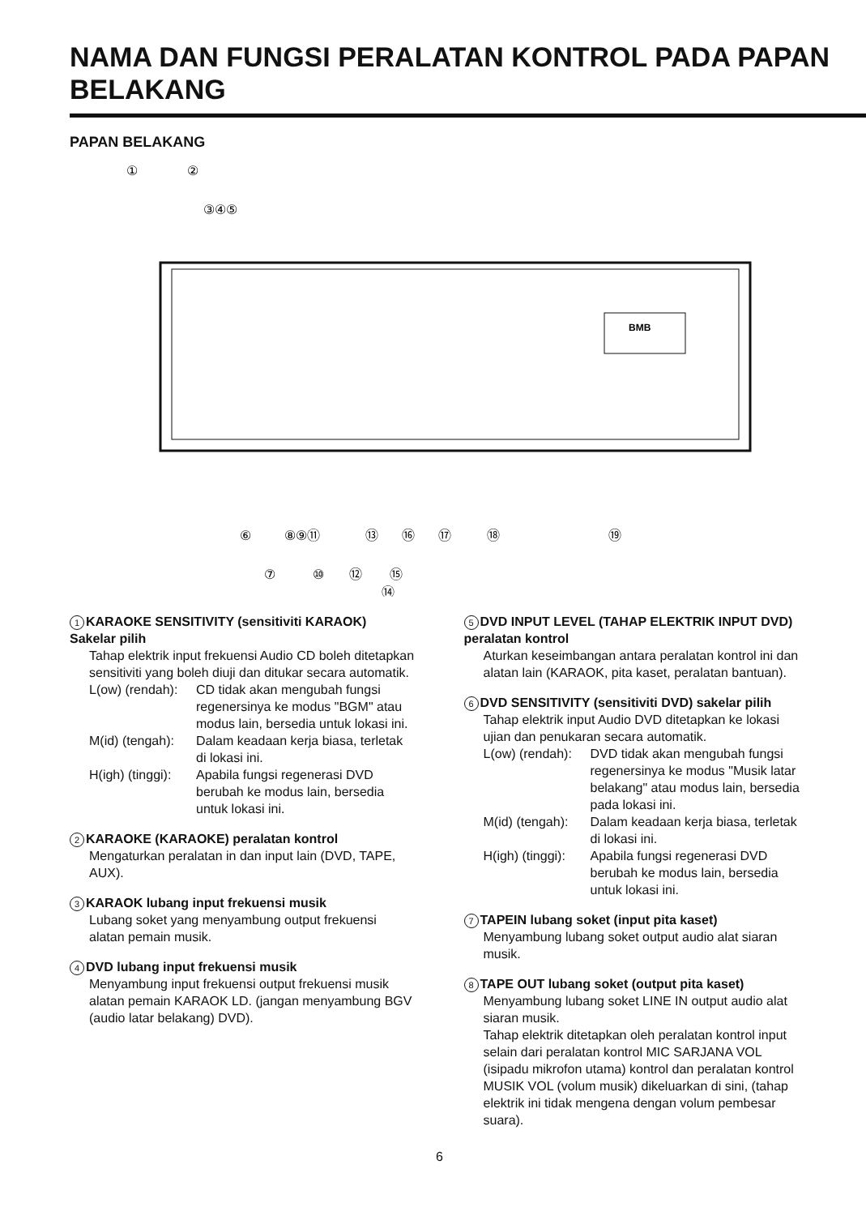NAMA DAN FUNGSI PERALATAN KONTROL PADA PAPAN BELAKANG
PAPAN BELAKANG
BMB
①
②
③④⑤
⑥
⑧⑨⑪
⑬
⑯
⑰
⑱
⑲
⑦
⑩
⑫
⑮
⑭
1 KARAOKE SENSITIVITY (sensitiviti KARAOK) Sakelar pilih
Tahap elektrik input frekuensi Audio CD boleh ditetapkan sensitiviti yang boleh diuji dan ditukar secara automatik.
L(ow) (rendah): CD tidak akan mengubah fungsi regenersinya ke modus "BGM" atau modus lain, bersedia untuk lokasi ini.
M(id) (tengah): Dalam keadaan kerja biasa, terletak di lokasi ini.
H(igh) (tinggi): Apabila fungsi regenerasi DVD berubah ke modus lain, bersedia untuk lokasi ini.
2 KARAOKE (KARAOKE) peralatan kontrol
Mengaturkan peralatan in dan input lain (DVD, TAPE, AUX).
3 KARAOK lubang input frekuensi musik
Lubang soket yang menyambung output frekuensi alatan pemain musik.
4 DVD lubang input frekuensi musik
Menyambung input frekuensi output frekuensi musik alatan pemain KARAOK LD. (jangan menyambung BGV (audio latar belakang) DVD).
5 DVD INPUT LEVEL (TAHAP ELEKTRIK INPUT DVD) peralatan kontrol
Aturkan keseimbangan antara peralatan kontrol ini dan alatan lain (KARAOK, pita kaset, peralatan bantuan).
6 DVD SENSITIVITY (sensitiviti DVD) sakelar pilih
Tahap elektrik input Audio DVD ditetapkan ke lokasi ujian dan penukaran secara automatik.
L(ow) (rendah): DVD tidak akan mengubah fungsi regenersinya ke modus "Musik latar belakang" atau modus lain, bersedia pada lokasi ini.
M(id) (tengah): Dalam keadaan kerja biasa, terletak di lokasi ini.
H(igh) (tinggi): Apabila fungsi regenerasi DVD berubah ke modus lain, bersedia untuk lokasi ini.
7 TAPEIN lubang soket (input pita kaset)
Menyambung lubang soket output audio alat siaran musik.
8 TAPE OUT lubang soket (output pita kaset)
Menyambung lubang soket LINE IN output audio alat siaran musik.
Tahap elektrik ditetapkan oleh peralatan kontrol input selain dari peralatan kontrol MIC SARJANA VOL (isipadu mikrofon utama) kontrol dan peralatan kontrol MUSIK VOL (volum musik) dikeluarkan di sini, (tahap elektrik ini tidak mengena dengan volum pembesar suara).
6